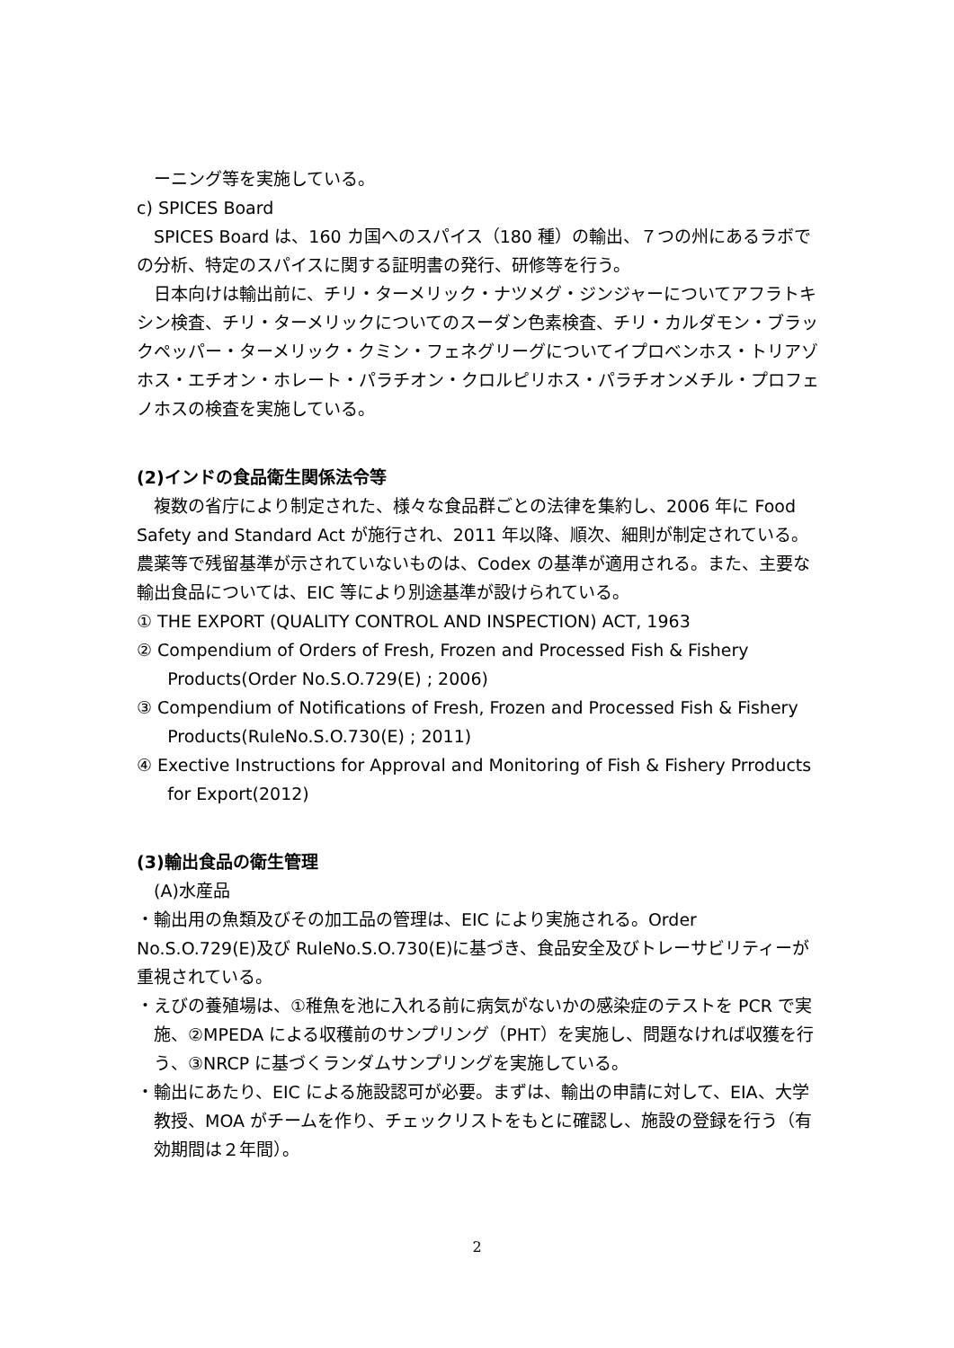ーニング等を実施している。
c) SPICES Board
SPICES Board は、160 カ国へのスパイス（180 種）の輸出、７つの州にあるラボでの分析、特定のスパイスに関する証明書の発行、研修等を行う。
日本向けは輸出前に、チリ・ターメリック・ナツメグ・ジンジャーについてアフラトキシン検査、チリ・ターメリックについてのスーダン色素検査、チリ・カルダモン・ブラックペッパー・ターメリック・クミン・フェネグリーグについてイプロベンホス・トリアゾホス・エチオン・ホレート・パラチオン・クロルピリホス・パラチオンメチル・プロフェノホスの検査を実施している。
(2)インドの食品衛生関係法令等
複数の省庁により制定された、様々な食品群ごとの法律を集約し、2006 年に Food Safety and Standard Act が施行され、2011 年以降、順次、細則が制定されている。農薬等で残留基準が示されていないものは、Codex の基準が適用される。また、主要な輸出食品については、EIC 等により別途基準が設けられている。
① THE EXPORT (QUALITY CONTROL AND INSPECTION) ACT, 1963
② Compendium of Orders of Fresh, Frozen and Processed Fish & Fishery Products(Order No.S.O.729(E) ; 2006)
③ Compendium of Notifications of Fresh, Frozen and Processed Fish & Fishery Products(RuleNo.S.O.730(E) ; 2011)
④ Exective Instructions for Approval and Monitoring of Fish & Fishery Prroducts for Export(2012)
(3)輸出食品の衛生管理
(A)水産品
・輸出用の魚類及びその加工品の管理は、EIC により実施される。Order No.S.O.729(E)及び RuleNo.S.O.730(E)に基づき、食品安全及びトレーサビリティーが重視されている。
・えびの養殖場は、①稚魚を池に入れる前に病気がないかの感染症のテストを PCR で実施、②MPEDA による収穫前のサンプリング（PHT）を実施し、問題なければ収獲を行う、③NRCP に基づくランダムサンプリングを実施している。
・輸出にあたり、EIC による施設認可が必要。まずは、輸出の申請に対して、EIA、大学教授、MOA がチームを作り、チェックリストをもとに確認し、施設の登録を行う（有効期間は２年間）。
2